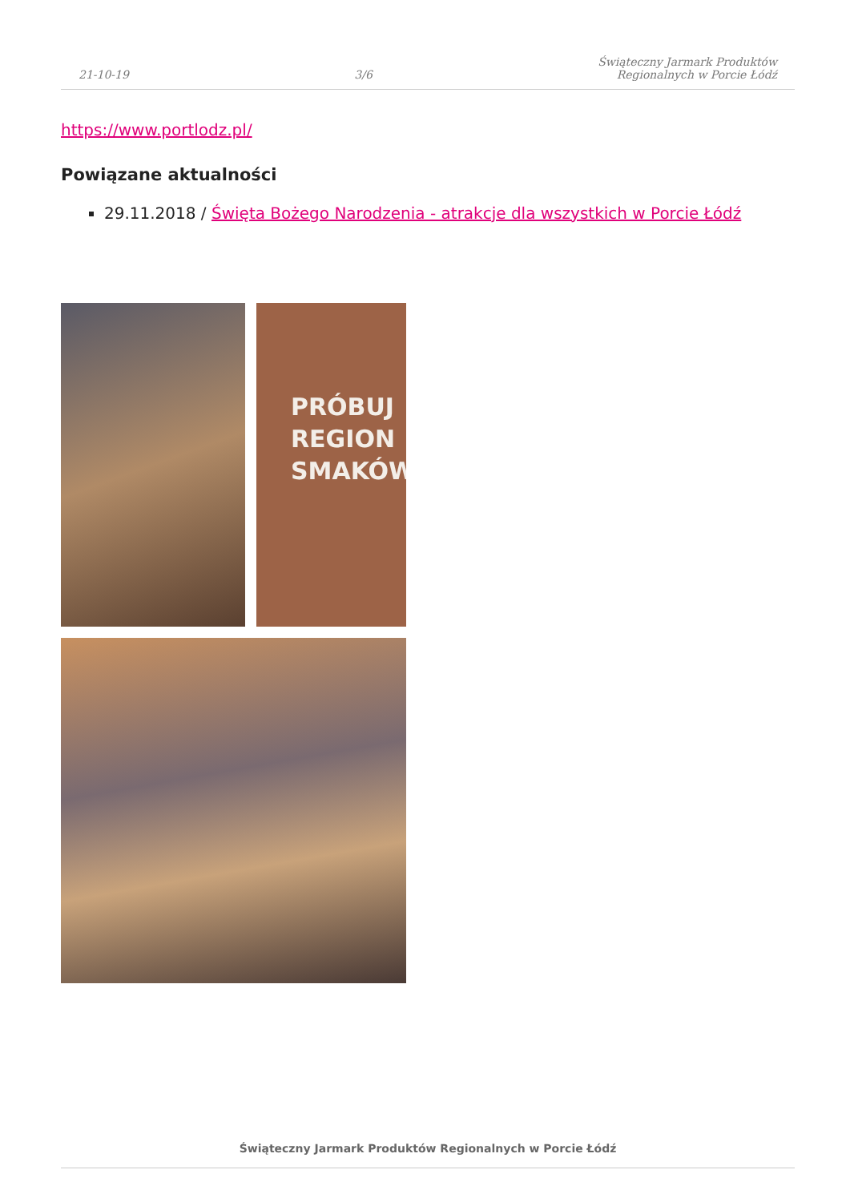21-10-19 3/6 Świąteczny Jarmark Produktów
Regionalnych w Porcie Łódź
https://www.portlodz.pl/
Powiązane aktualności
29.11.2018 / Święta Bożego Narodzenia - atrakcje dla wszystkich w Porcie Łódź
PRÓBUJ
REGION
SMAKÓW
Świąteczny Jarmark Produktów Regionalnych w Porcie Łódź